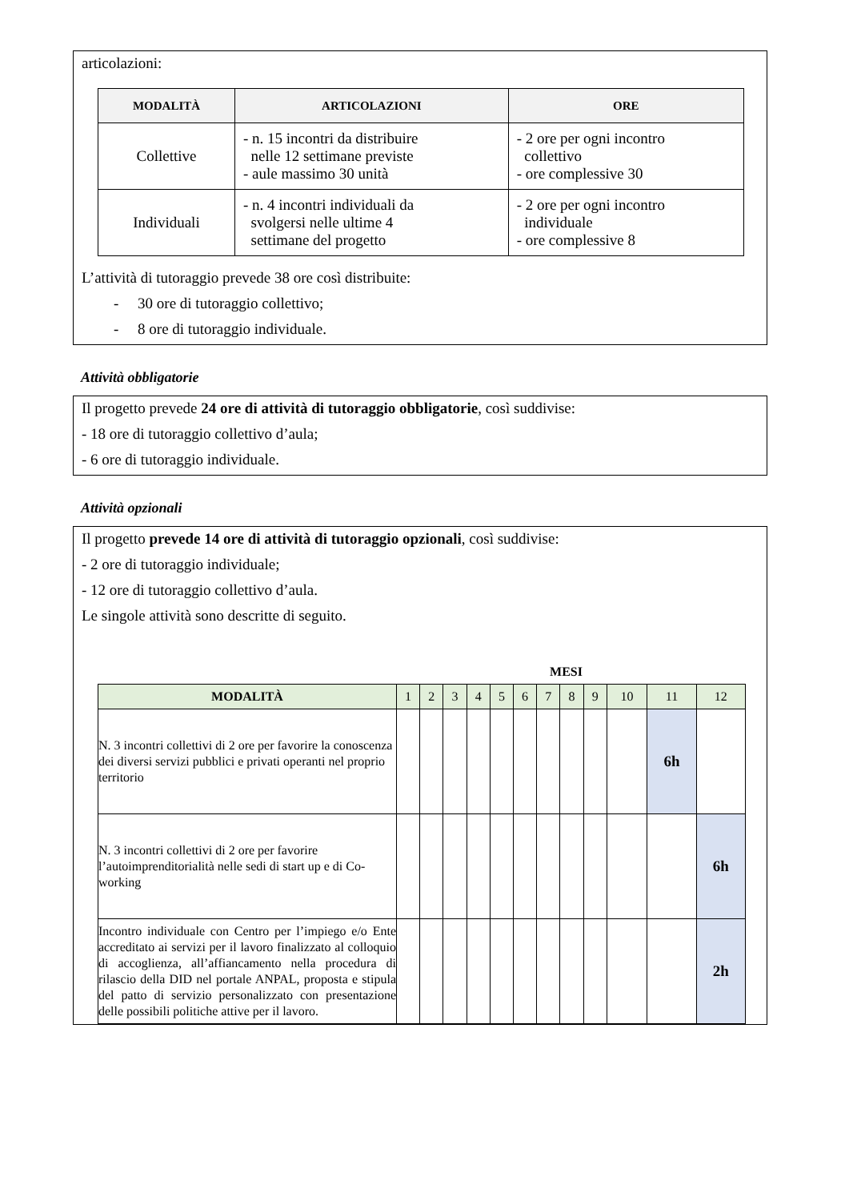articolazioni:
| MODALITÀ | ARTICOLAZIONI | ORE |
| --- | --- | --- |
| Collettive | - n. 15 incontri da distribuire nelle 12 settimane previste - aule massimo 30 unità | - 2 ore per ogni incontro collettivo - ore complessive 30 |
| Individuali | - n. 4 incontri individuali da svolgersi nelle ultime 4 settimane del progetto | - 2 ore per ogni incontro individuale - ore complessive 8 |
L’attività di tutoraggio prevede 38 ore così distribuite:
- 30 ore di tutoraggio collettivo;
- 8 ore di tutoraggio individuale.
Attività obbligatorie
Il progetto prevede 24 ore di attività di tutoraggio obbligatorie, così suddivise:
- 18 ore di tutoraggio collettivo d’aula;
- 6 ore di tutoraggio individuale.
Attività opzionali
Il progetto prevede 14 ore di attività di tutoraggio opzionali, così suddivise:
- 2 ore di tutoraggio individuale;
- 12 ore di tutoraggio collettivo d’aula.
Le singole attività sono descritte di seguito.
MESI
| MODALITÀ | 1 | 2 | 3 | 4 | 5 | 6 | 7 | 8 | 9 | 10 | 11 | 12 |
| --- | --- | --- | --- | --- | --- | --- | --- | --- | --- | --- | --- | --- |
| N. 3 incontri collettivi di 2 ore per favorire la conoscenza dei diversi servizi pubblici e privati operanti nel proprio territorio | | | | | | | | | | | 6h | |
| N. 3 incontri collettivi di 2 ore per favorire l’autoimprenditorialità nelle sedi di start up e di Co- working | | | | | | | | | | | | 6h |
| Incontro individuale con Centro per l’impiego e/o Ente accreditato ai servizi per il lavoro finalizzato al colloquio di accoglienza, all’affiancamento nella procedura di rilascio della DID nel portale ANPAL, proposta e stipula del patto di servizio personalizzato con presentazione delle possibili politiche attive per il lavoro. | | | | | | | | | | | | 2h |